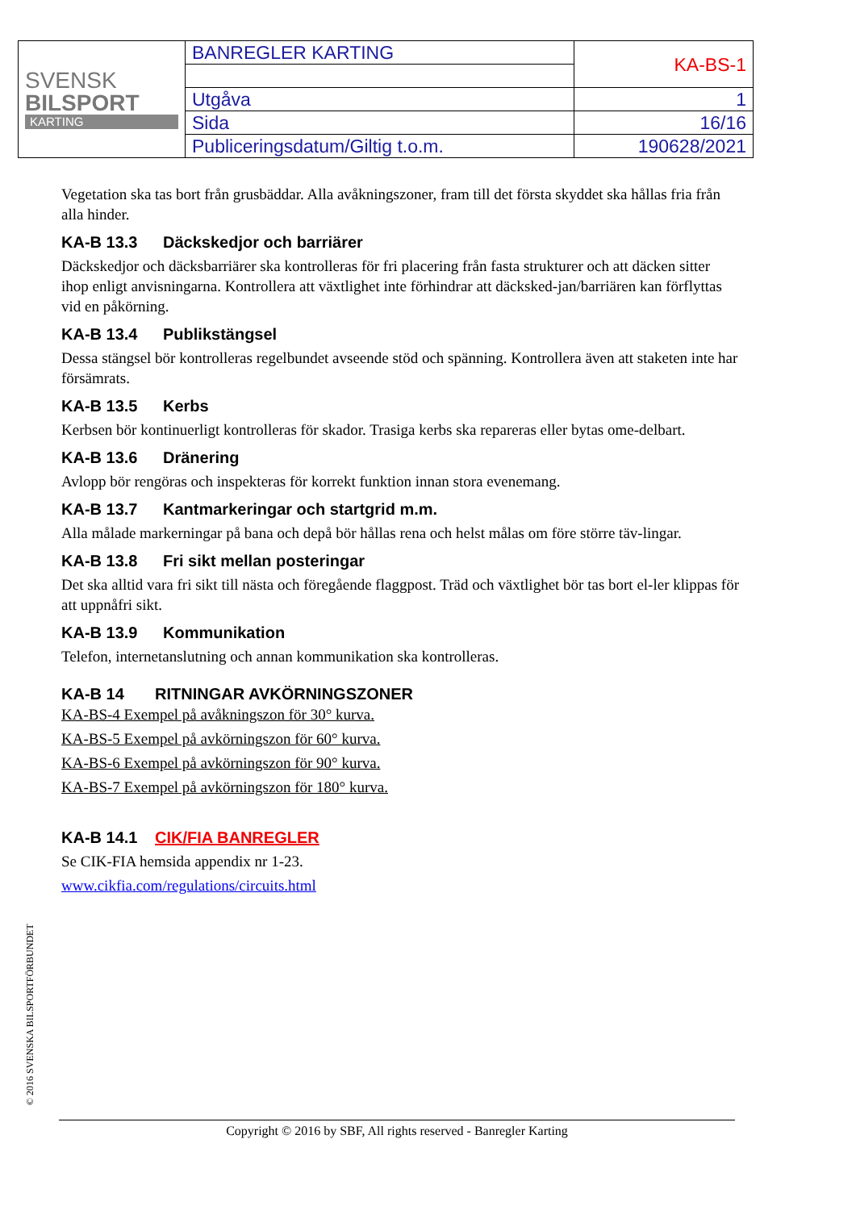| SVENSK BILSPORT KARTING | BANREGLER KARTING | KA-BS-1 |
| | Utgåva | 1 |
| | Sida | 16/16 |
| | Publiceringsdatum/Giltig t.o.m. | 190628/2021 |
Vegetation ska tas bort från grusbäddar. Alla avåkningszoner, fram till det första skyddet ska hållas fria från alla hinder.
KA-B 13.3 Däckskedjor och barriärer
Däckskedjor och däcksbarriärer ska kontrolleras för fri placering från fasta strukturer och att däcken sitter ihop enligt anvisningarna. Kontrollera att växtlighet inte förhindrar att däcksked-jan/barriären kan förflyttas vid en påkörning.
KA-B 13.4 Publikstängsel
Dessa stängsel bör kontrolleras regelbundet avseende stöd och spänning. Kontrollera även att staketen inte har försämrats.
KA-B 13.5 Kerbs
Kerbsen bör kontinuerligt kontrolleras för skador. Trasiga kerbs ska repareras eller bytas ome-delbart.
KA-B 13.6 Dränering
Avlopp bör rengöras och inspekteras för korrekt funktion innan stora evenemang.
KA-B 13.7 Kantmarkeringar och startgrid m.m.
Alla målade markerningar på bana och depå bör hållas rena och helst målas om före större täv-lingar.
KA-B 13.8 Fri sikt mellan posteringar
Det ska alltid vara fri sikt till nästa och föregående flaggpost. Träd och växtlighet bör tas bort el-ler klippas för att uppnåfri sikt.
KA-B 13.9 Kommunikation
Telefon, internetanslutning och annan kommunikation ska kontrolleras.
KA-B 14 RITNINGAR AVKÖRNINGSZONER
KA-BS-4 Exempel på avåkningszon för 30° kurva.
KA-BS-5 Exempel på avkörningszon för 60° kurva.
KA-BS-6 Exempel på avkörningszon för 90° kurva.
KA-BS-7 Exempel på avkörningszon för 180° kurva.
KA-B 14.1 CIK/FIA BANREGLER
Se CIK-FIA hemsida appendix nr 1-23.
www.cikfia.com/regulations/circuits.html
© 2016 SVENSKA BILSPORTFÖRBUNDET
Copyright © 2016 by SBF, All rights reserved - Banregler Karting